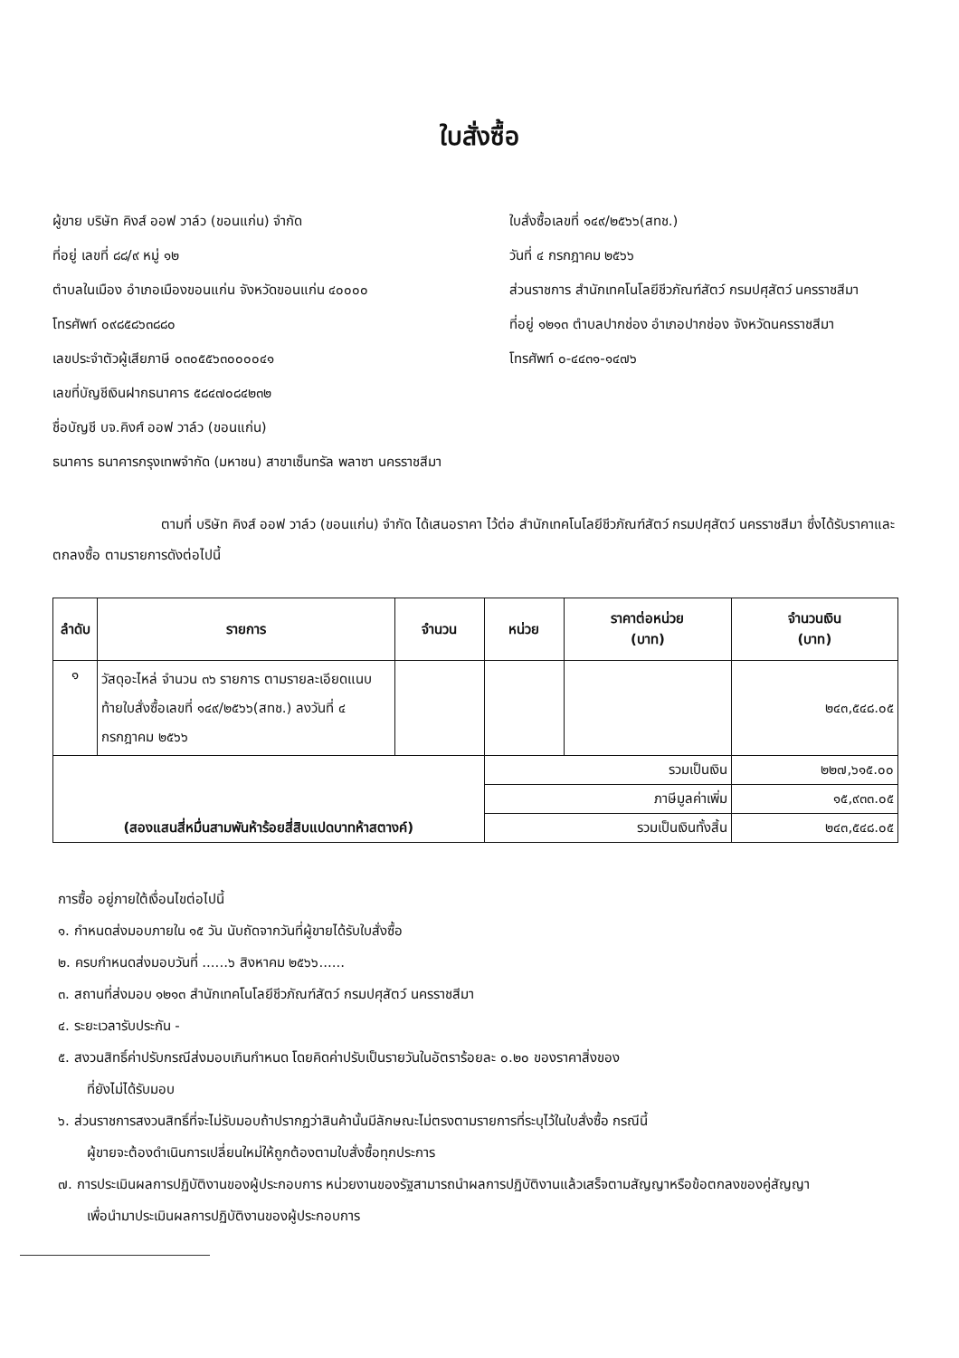ใบสั่งซื้อ
ผู้ขาย บริษัท คิงส์ ออฟ วาล์ว (ขอนแก่น) จำกัด
ที่อยู่ เลขที่ ๘๘/๙ หมู่ ๑๒
ตำบลในเมือง อำเภอเมืองขอนแก่น จังหวัดขอนแก่น ๔๐๐๐๐
โทรศัพท์ ๐๙๘๕๘๖๓๘๘๐
เลขประจำตัวผู้เสียภาษี ๐๓๐๕๕๖๓๐๐๐๐๔๑
เลขที่บัญชีเงินฝากธนาคาร ๕๘๔๗๐๘๔๒๓๒
ชื่อบัญชี บจ.คิงศ์ ออฟ วาล์ว (ขอนแก่น)
ธนาคาร ธนาคารกรุงเทพจำกัด (มหาชน) สาขาเซ็นทรัล พลาซา นครราชสีมา
ใบสั่งซื้อเลขที่ ๑๔๙/๒๕๖๖(สทช.)
วันที่ ๔ กรกฎาคม ๒๕๖๖
ส่วนราชการ สำนักเทคโนโลยีชีวภัณฑ์สัตว์ กรมปศุสัตว์ นครราชสีมา
ที่อยู่ ๑๒๑๓ ตำบลปากช่อง อำเภอปากช่อง จังหวัดนครราชสีมา
โทรศัพท์ ๐-๔๔๓๑-๑๔๗๖
ตามที่ บริษัท คิงส์ ออฟ วาล์ว (ขอนแก่น) จำกัด ได้เสนอราคา ไว้ต่อ สำนักเทคโนโลยีชีวภัณฑ์สัตว์ กรมปศุสัตว์ นครราชสีมา ซึ่งได้รับราคาและตกลงซื้อ ตามรายการดังต่อไปนี้
| ลำดับ | รายการ | จำนวน | หน่วย | ราคาต่อหน่วย (บาท) | จำนวนเงิน (บาท) |
| --- | --- | --- | --- | --- | --- |
| ๑ | วัสดุอะไหล่ จำนวน ๓๖ รายการ ตามรายละเอียดแนบท้ายใบสั่งซื้อเลขที่ ๑๔๙/๒๕๖๖(สทช.) ลงวันที่ ๔ กรกฎาคม ๒๕๖๖ | | | | ๒๔๓,๕๔๘.๐๕ |
| (สองแสนสี่หมื่นสามพันห้าร้อยสี่สิบแปดบาทห้าสตางค์) | | | รวมเป็นเงิน | | ๒๒๗,๖๑๕.๐๐ |
| | | | ภาษีมูลค่าเพิ่ม | | ๑๕,๙๓๓.๐๕ |
| | | | รวมเป็นเงินทั้งสิ้น | | ๒๔๓,๕๔๘.๐๕ |
การซื้อ อยู่ภายใต้เงื่อนไขต่อไปนี้
๑. กำหนดส่งมอบภายใน ๑๕ วัน นับถัดจากวันที่ผู้ขายได้รับใบสั่งซื้อ
๒. ครบกำหนดส่งมอบวันที่ ......๖ สิงหาคม ๒๕๖๖......
๓. สถานที่ส่งมอบ ๑๒๑๓ สำนักเทคโนโลยีชีวภัณฑ์สัตว์ กรมปศุสัตว์ นครราชสีมา
๔. ระยะเวลารับประกัน -
๕. สงวนสิทธิ์ค่าปรับกรณีส่งมอบเกินกำหนด โดยคิดค่าปรับเป็นรายวันในอัตราร้อยละ ๐.๒๐ ของราคาสิ่งของ
ที่ยังไม่ได้รับมอบ
๖. ส่วนราชการสงวนสิทธิ์ที่จะไม่รับมอบถ้าปรากฏว่าสินค้านั้นมีลักษณะไม่ตรงตามรายการที่ระบุไว้ในใบสั่งซื้อ กรณีนี้
ผู้ขายจะต้องดำเนินการเปลี่ยนใหม่ให้ถูกต้องตามใบสั่งซื้อทุกประการ
๗. การประเมินผลการปฏิบัติงานของผู้ประกอบการ หน่วยงานของรัฐสามารถนำผลการปฏิบัติงานแล้วเสร็จตามสัญญาหรือข้อตกลงของคู่สัญญา
เพื่อนำมาประเมินผลการปฏิบัติงานของผู้ประกอบการ